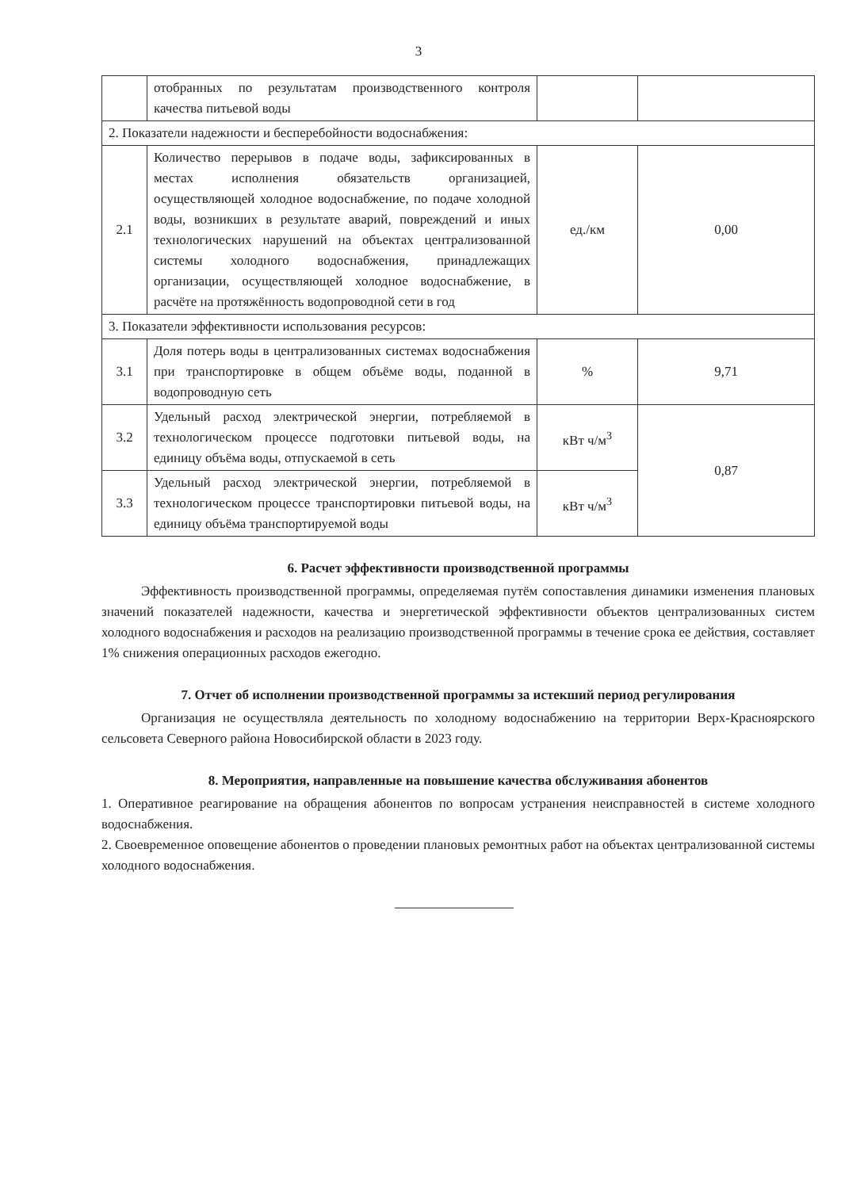3
| | отобранных по результатам производственного контроля качества питьевой воды | | |
| 2. Показатели надежности и бесперебойности водоснабжения: | | | |
| 2.1 | Количество перерывов в подаче воды, зафиксированных в местах исполнения обязательств организацией, осуществляющей холодное водоснабжение, по подаче холодной воды, возникших в результате аварий, повреждений и иных технологических нарушений на объектах централизованной системы холодного водоснабжения, принадлежащих организации, осуществляющей холодное водоснабжение, в расчёте на протяжённость водопроводной сети в год | ед./км | 0,00 |
| 3. Показатели эффективности использования ресурсов: | | | |
| 3.1 | Доля потерь воды в централизованных системах водоснабжения при транспортировке в общем объёме воды, поданной в водопроводную сеть | % | 9,71 |
| 3.2 | Удельный расход электрической энергии, потребляемой в технологическом процессе подготовки питьевой воды, на единицу объёма воды, отпускаемой в сеть | кВт ч/м<sup>3</sup> | 0,87 |
| 3.3 | Удельный расход электрической энергии, потребляемой в технологическом процессе транспортировки питьевой воды, на единицу объёма транспортируемой воды | кВт ч/м<sup>3</sup> | |
6. Расчет эффективности производственной программы
Эффективность производственной программы, определяемая путём сопоставления динамики изменения плановых значений показателей надежности, качества и энергетической эффективности объектов централизованных систем холодного водоснабжения и расходов на реализацию производственной программы в течение срока ее действия, составляет 1% снижения операционных расходов ежегодно.
7. Отчет об исполнении производственной программы за истекший период регулирования
Организация не осуществляла деятельность по холодному водоснабжению на территории Верх-Красноярского сельсовета Северного района Новосибирской области в 2023 году.
8. Мероприятия, направленные на повышение качества обслуживания абонентов
1. Оперативное реагирование на обращения абонентов по вопросам устранения неисправностей в системе холодного водоснабжения.
2. Своевременное оповещение абонентов о проведении плановых ремонтных работ на объектах централизованной системы холодного водоснабжения.